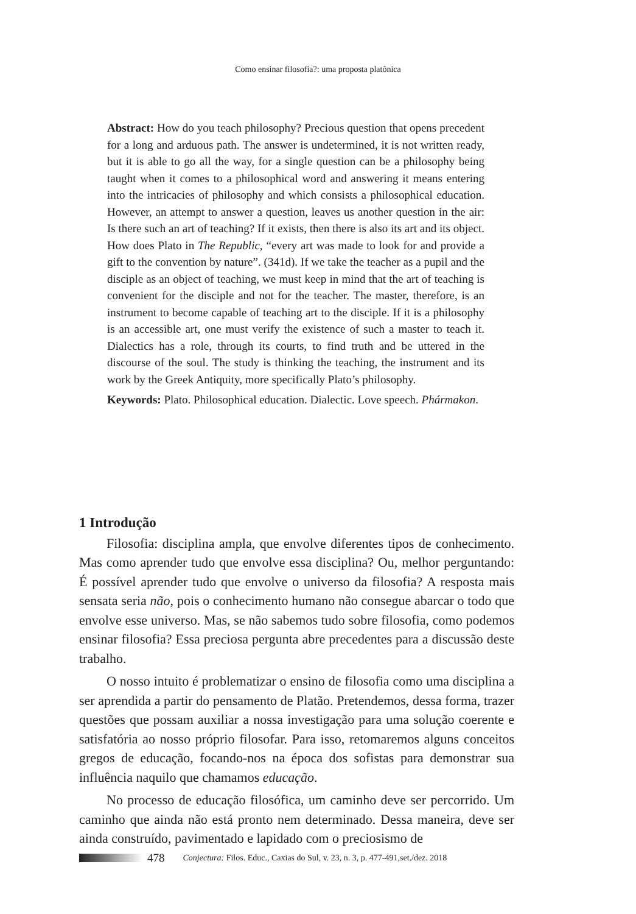Como ensinar filosofia?: uma proposta platônica
Abstract: How do you teach philosophy? Precious question that opens precedent for a long and arduous path. The answer is undetermined, it is not written ready, but it is able to go all the way, for a single question can be a philosophy being taught when it comes to a philosophical word and answering it means entering into the intricacies of philosophy and which consists a philosophical education. However, an attempt to answer a question, leaves us another question in the air: Is there such an art of teaching? If it exists, then there is also its art and its object. How does Plato in The Republic, “every art was made to look for and provide a gift to the convention by nature”. (341d). If we take the teacher as a pupil and the disciple as an object of teaching, we must keep in mind that the art of teaching is convenient for the disciple and not for the teacher. The master, therefore, is an instrument to become capable of teaching art to the disciple. If it is a philosophy is an accessible art, one must verify the existence of such a master to teach it. Dialectics has a role, through its courts, to find truth and be uttered in the discourse of the soul. The study is thinking the teaching, the instrument and its work by the Greek Antiquity, more specifically Plato’s philosophy.
Keywords: Plato. Philosophical education. Dialectic. Love speech. Phármakon.
1 Introdução
Filosofia: disciplina ampla, que envolve diferentes tipos de conhecimento. Mas como aprender tudo que envolve essa disciplina? Ou, melhor perguntando: É possível aprender tudo que envolve o universo da filosofia? A resposta mais sensata seria não, pois o conhecimento humano não consegue abarcar o todo que envolve esse universo. Mas, se não sabemos tudo sobre filosofia, como podemos ensinar filosofia? Essa preciosa pergunta abre precedentes para a discussão deste trabalho.
O nosso intuito é problematizar o ensino de filosofia como uma disciplina a ser aprendida a partir do pensamento de Platão. Pretendemos, dessa forma, trazer questões que possam auxiliar a nossa investigação para uma solução coerente e satisfatória ao nosso próprio filosofar. Para isso, retomaremos alguns conceitos gregos de educação, focando-nos na época dos sofistas para demonstrar sua influência naquilo que chamamos educação.
No processo de educação filosófica, um caminho deve ser percorrido. Um caminho que ainda não está pronto nem determinado. Dessa maneira, deve ser ainda construído, pavimentado e lapidado com o preciosismo de
478 Conjectura: Filos. Educ., Caxias do Sul, v. 23, n. 3, p. 477-491,set./dez. 2018